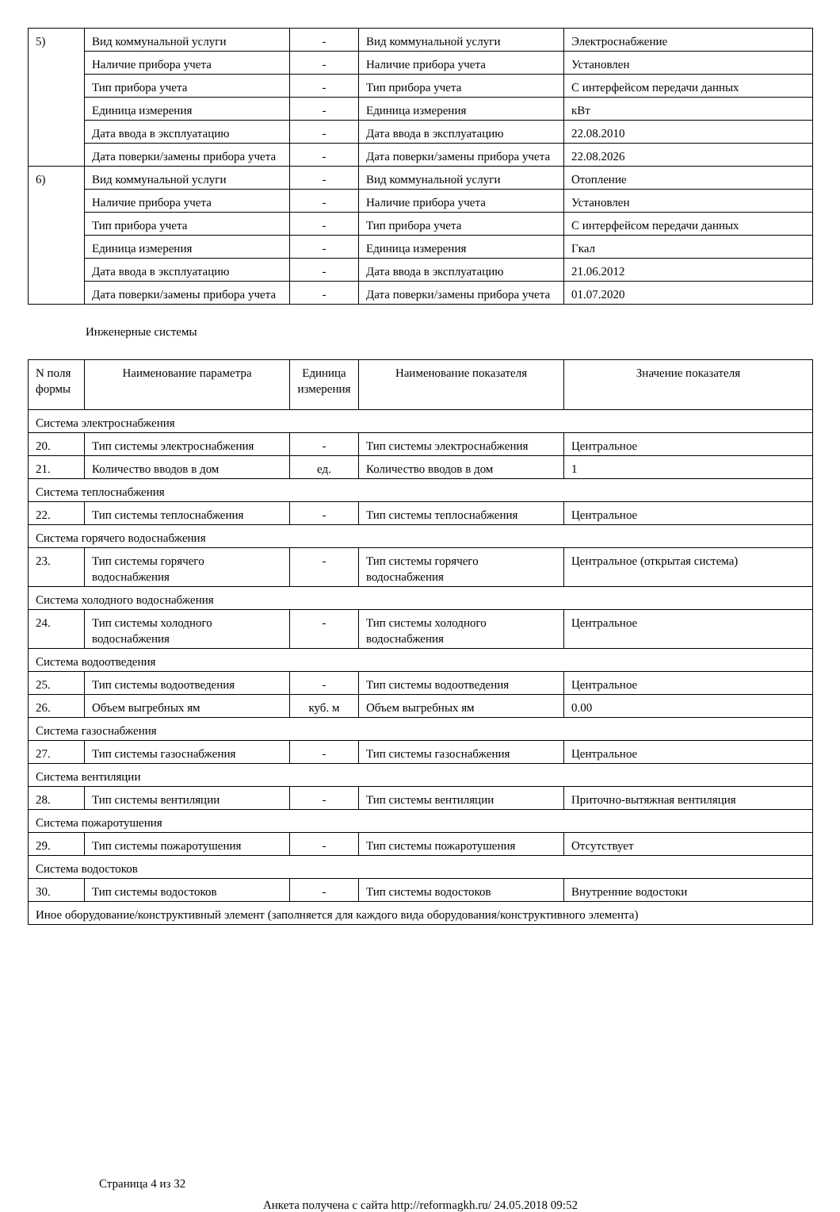| 5) | Вид коммунальной услуги | - | Вид коммунальной услуги | Электроснабжение |
| | Наличие прибора учета | - | Наличие прибора учета | Установлен |
| | Тип прибора учета | - | Тип прибора учета | С интерфейсом передачи данных |
| | Единица измерения | - | Единица измерения | кВт |
| | Дата ввода в эксплуатацию | - | Дата ввода в эксплуатацию | 22.08.2010 |
| | Дата поверки/замены прибора учета | - | Дата поверки/замены прибора учета | 22.08.2026 |
| 6) | Вид коммунальной услуги | - | Вид коммунальной услуги | Отопление |
| | Наличие прибора учета | - | Наличие прибора учета | Установлен |
| | Тип прибора учета | - | Тип прибора учета | С интерфейсом передачи данных |
| | Единица измерения | - | Единица измерения | Гкал |
| | Дата ввода в эксплуатацию | - | Дата ввода в эксплуатацию | 21.06.2012 |
| | Дата поверки/замены прибора учета | - | Дата поверки/замены прибора учета | 01.07.2020 |
Инженерные системы
| N поля формы | Наименование параметра | Единица измерения | Наименование показателя | Значение показателя |
| --- | --- | --- | --- | --- |
| Система электроснабжения | | | | |
| 20. | Тип системы электроснабжения | - | Тип системы электроснабжения | Центральное |
| 21. | Количество вводов в дом | ед. | Количество вводов в дом | 1 |
| Система теплоснабжения | | | | |
| 22. | Тип системы теплоснабжения | - | Тип системы теплоснабжения | Центральное |
| Система горячего водоснабжения | | | | |
| 23. | Тип системы горячего водоснабжения | - | Тип системы горячего водоснабжения | Центральное (открытая система) |
| Система холодного водоснабжения | | | | |
| 24. | Тип системы холодного водоснабжения | - | Тип системы холодного водоснабжения | Центральное |
| Система водоотведения | | | | |
| 25. | Тип системы водоотведения | - | Тип системы водоотведения | Центральное |
| 26. | Объем выгребных ям | куб. м | Объем выгребных ям | 0.00 |
| Система газоснабжения | | | | |
| 27. | Тип системы газоснабжения | - | Тип системы газоснабжения | Центральное |
| Система вентиляции | | | | |
| 28. | Тип системы вентиляции | - | Тип системы вентиляции | Приточно-вытяжная вентиляция |
| Система пожаротушения | | | | |
| 29. | Тип системы пожаротушения | - | Тип системы пожаротушения | Отсутствует |
| Система водостоков | | | | |
| 30. | Тип системы водостоков | - | Тип системы водостоков | Внутренние водостоки |
| Иное оборудование/конструктивный элемент (заполняется для каждого вида оборудования/конструктивного элемента) | | | | |
Страница 4 из 32
Анкета получена с сайта http://reformagkh.ru/ 24.05.2018 09:52